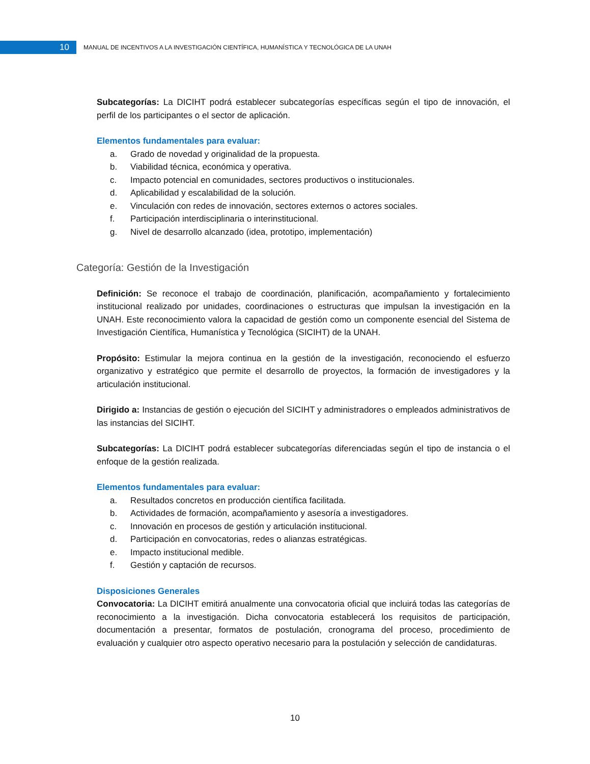10
MANUAL DE INCENTIVOS A LA INVESTIGACIÓN CIENTÍFICA, HUMANÍSTICA Y TECNOLÓGICA DE LA UNAH
Subcategorías: La DICIHT podrá establecer subcategorías específicas según el tipo de innovación, el perfil de los participantes o el sector de aplicación.
Elementos fundamentales para evaluar:
a. Grado de novedad y originalidad de la propuesta.
b. Viabilidad técnica, económica y operativa.
c. Impacto potencial en comunidades, sectores productivos o institucionales.
d. Aplicabilidad y escalabilidad de la solución.
e. Vinculación con redes de innovación, sectores externos o actores sociales.
f. Participación interdisciplinaria o interinstitucional.
g. Nivel de desarrollo alcanzado (idea, prototipo, implementación)
Categoría: Gestión de la Investigación
Definición: Se reconoce el trabajo de coordinación, planificación, acompañamiento y fortalecimiento institucional realizado por unidades, coordinaciones o estructuras que impulsan la investigación en la UNAH. Este reconocimiento valora la capacidad de gestión como un componente esencial del Sistema de Investigación Científica, Humanística y Tecnológica (SICIHT) de la UNAH.
Propósito: Estimular la mejora continua en la gestión de la investigación, reconociendo el esfuerzo organizativo y estratégico que permite el desarrollo de proyectos, la formación de investigadores y la articulación institucional.
Dirigido a: Instancias de gestión o ejecución del SICIHT y administradores o empleados administrativos de las instancias del SICIHT.
Subcategorías: La DICIHT podrá establecer subcategorías diferenciadas según el tipo de instancia o el enfoque de la gestión realizada.
Elementos fundamentales para evaluar:
a. Resultados concretos en producción científica facilitada.
b. Actividades de formación, acompañamiento y asesoría a investigadores.
c. Innovación en procesos de gestión y articulación institucional.
d. Participación en convocatorias, redes o alianzas estratégicas.
e. Impacto institucional medible.
f. Gestión y captación de recursos.
Disposiciones Generales
Convocatoria: La DICIHT emitirá anualmente una convocatoria oficial que incluirá todas las categorías de reconocimiento a la investigación. Dicha convocatoria establecerá los requisitos de participación, documentación a presentar, formatos de postulación, cronograma del proceso, procedimiento de evaluación y cualquier otro aspecto operativo necesario para la postulación y selección de candidaturas.
10